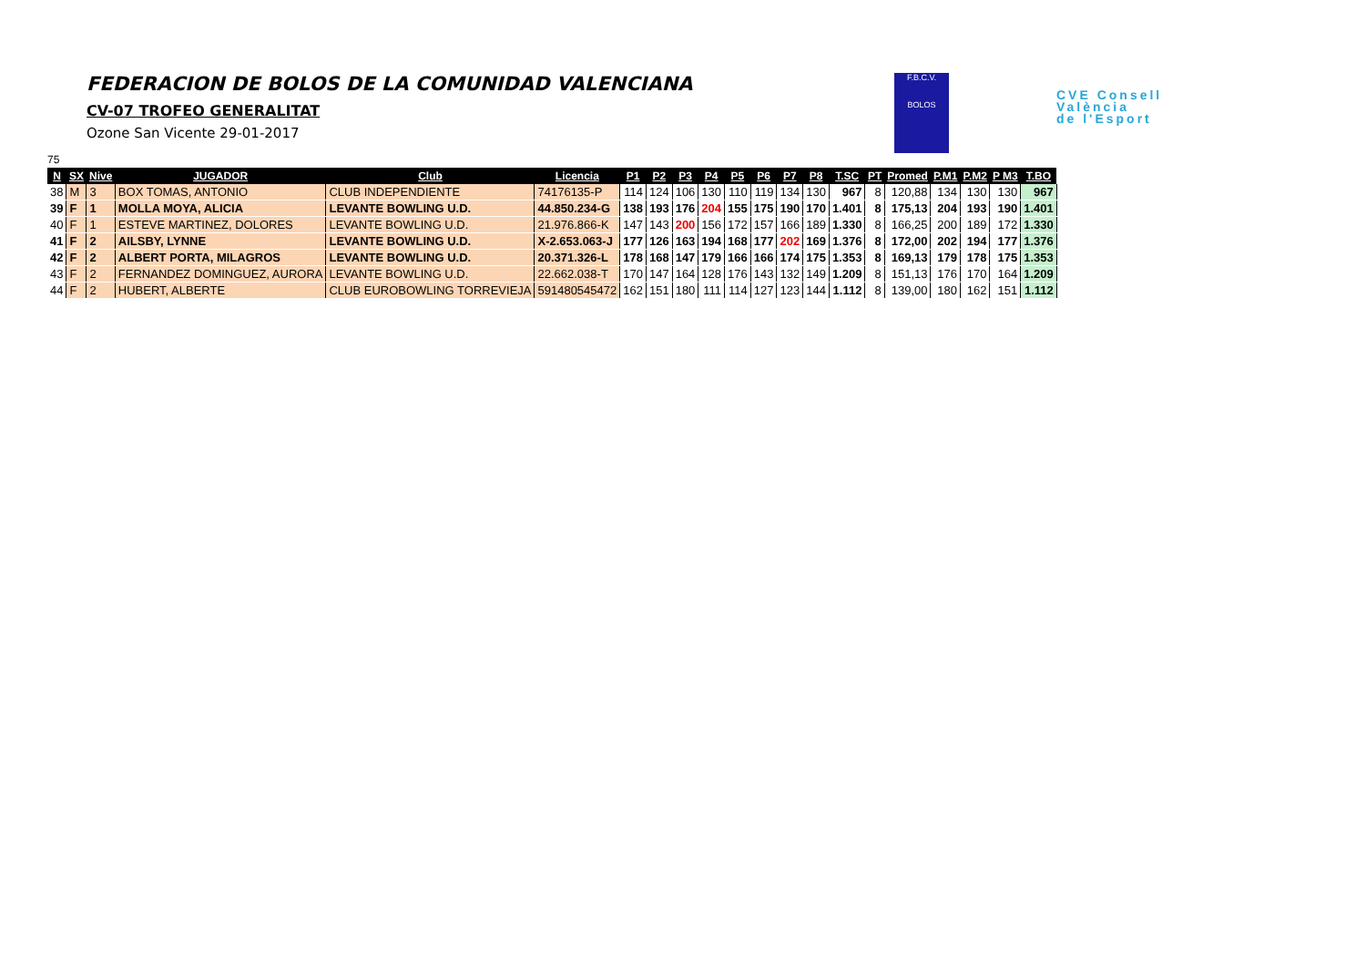FEDERACION DE BOLOS DE LA COMUNIDAD VALENCIANA
CV-07 TROFEO GENERALITAT
Ozone San Vicente 29-01-2017
F.B.C.V.
BOLOS
CVE Consell
València
de l'Esport
75
| N | SX | Nive | JUGADOR | Club | Licencia | P1 | P2 | P3 | P4 | P5 | P6 | P7 | P8 | T.SC | PT | Promed | P.M1 | P.M2 | P M3 | T.BO |
| --- | --- | --- | --- | --- | --- | --- | --- | --- | --- | --- | --- | --- | --- | --- | --- | --- | --- | --- | --- | --- |
| 38 | M | 3 | BOX TOMAS, ANTONIO | CLUB INDEPENDIENTE | 74176135-P | 114 | 124 | 106 | 130 | 110 | 119 | 134 | 130 | 967 | 8 | 120,88 | 134 | 130 | 130 | 967 |
| 39 | F | 1 | MOLLA MOYA, ALICIA | LEVANTE BOWLING U.D. | 44.850.234-G | 138 | 193 | 176 | 204 | 155 | 175 | 190 | 170 | 1.401 | 8 | 175,13 | 204 | 193 | 190 | 1.401 |
| 40 | F | 1 | ESTEVE MARTINEZ, DOLORES | LEVANTE BOWLING U.D. | 21.976.866-K | 147 | 143 | 200 | 156 | 172 | 157 | 166 | 189 | 1.330 | 8 | 166,25 | 200 | 189 | 172 | 1.330 |
| 41 | F | 2 | AILSBY, LYNNE | LEVANTE BOWLING U.D. | X-2.653.063-J | 177 | 126 | 163 | 194 | 168 | 177 | 202 | 169 | 1.376 | 8 | 172,00 | 202 | 194 | 177 | 1.376 |
| 42 | F | 2 | ALBERT PORTA, MILAGROS | LEVANTE BOWLING U.D. | 20.371.326-L | 178 | 168 | 147 | 179 | 166 | 166 | 174 | 175 | 1.353 | 8 | 169,13 | 179 | 178 | 175 | 1.353 |
| 43 | F | 2 | FERNANDEZ DOMINGUEZ, AURORA | LEVANTE BOWLING U.D. | 22.662.038-T | 170 | 147 | 164 | 128 | 176 | 143 | 132 | 149 | 1.209 | 8 | 151,13 | 176 | 170 | 164 | 1.209 |
| 44 | F | 2 | HUBERT, ALBERTE | CLUB EUROBOWLING TORREVIEJA | 591480545472 | 162 | 151 | 180 | 111 | 114 | 127 | 123 | 144 | 1.112 | 8 | 139,00 | 180 | 162 | 151 | 1.112 |